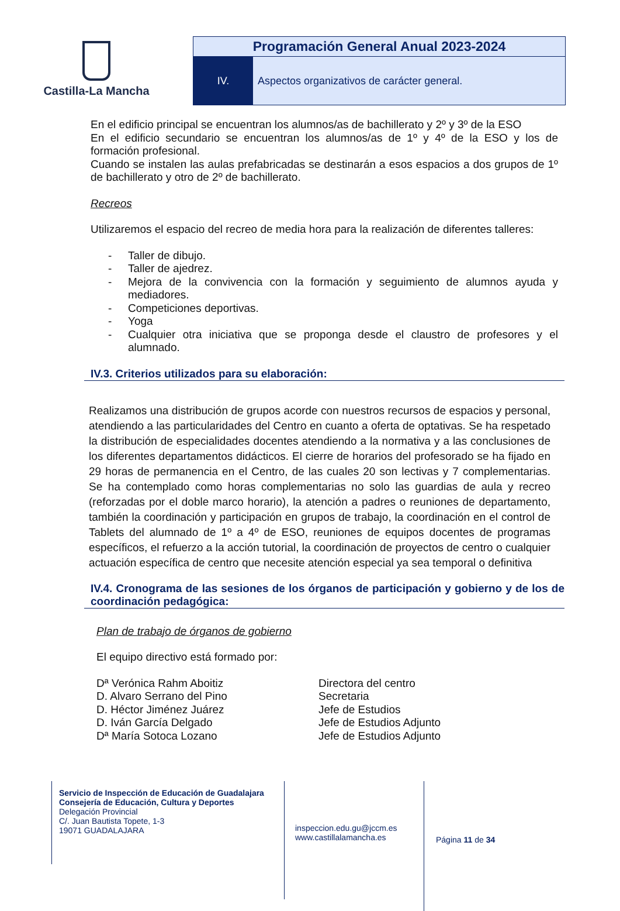Castilla-La Mancha
Programación General Anual 2023-2024
IV. Aspectos organizativos de carácter general.
En el edificio principal se encuentran los alumnos/as de bachillerato y 2º y 3º de la ESO
En el edificio secundario se encuentran los alumnos/as de 1º y 4º de la ESO y los de formación profesional.
Cuando se instalen las aulas prefabricadas se destinarán a esos espacios a dos grupos de 1º de bachillerato y otro de 2º de bachillerato.
Recreos
Utilizaremos el espacio del recreo de media hora para la realización de diferentes talleres:
- Taller de dibujo.
- Taller de ajedrez.
- Mejora de la convivencia con la formación y seguimiento de alumnos ayuda y mediadores.
- Competiciones deportivas.
- Yoga
- Cualquier otra iniciativa que se proponga desde el claustro de profesores y el alumnado.
IV.3. Criterios utilizados para su elaboración:
Realizamos una distribución de grupos acorde con nuestros recursos de espacios y personal, atendiendo a las particularidades del Centro en cuanto a oferta de optativas. Se ha respetado la distribución de especialidades docentes atendiendo a la normativa y a las conclusiones de los diferentes departamentos didácticos. El cierre de horarios del profesorado se ha fijado en 29 horas de permanencia en el Centro, de las cuales 20 son lectivas y 7 complementarias. Se ha contemplado como horas complementarias no solo las guardias de aula y recreo (reforzadas por el doble marco horario), la atención a padres o reuniones de departamento, también la coordinación y participación en grupos de trabajo, la coordinación en el control de Tablets del alumnado de 1º a 4º de ESO, reuniones de equipos docentes de programas específicos, el refuerzo a la acción tutorial, la coordinación de proyectos de centro o cualquier actuación específica de centro que necesite atención especial ya sea temporal o definitiva
IV.4. Cronograma de las sesiones de los órganos de participación y gobierno y de los de coordinación pedagógica:
Plan de trabajo de órganos de gobierno
El equipo directivo está formado por:
| Dª Verónica Rahm Aboitiz | Directora del centro |
| D. Alvaro Serrano del Pino | Secretaria |
| D. Héctor Jiménez Juárez | Jefe de Estudios |
| D. Iván García Delgado | Jefe de Estudios Adjunto |
| Dª María Sotoca Lozano | Jefe de Estudios Adjunto |
Servicio de Inspección de Educación de Guadalajara
Consejería de Educación, Cultura y Deportes
Delegación Provincial
C/. Juan Bautista Topete, 1-3
19071 GUADALAJARA
inspeccion.edu.gu@jccm.es
www.castillalamancha.es
Página 11 de 34